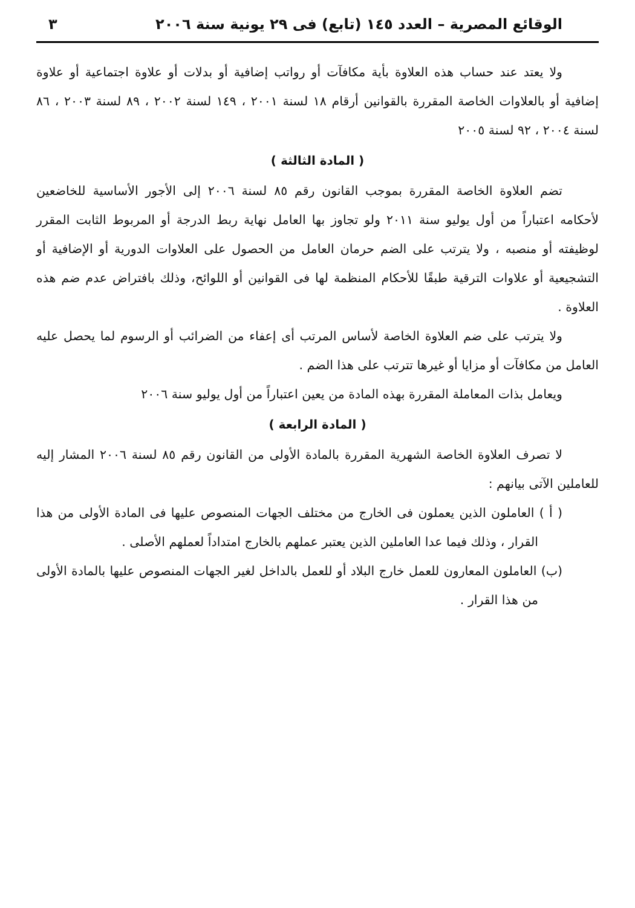الوقائع المصرية – العدد ١٤٥ (تابع) فى ٢٩ يونية سنة ٢٠٠٦ ٣
ولا يعتد عند حساب هذه العلاوة بأية مكافآت أو رواتب إضافية أو بدلات أو علاوة اجتماعية أو علاوة إضافية أو بالعلاوات الخاصة المقررة بالقوانين أرقام ١٨ لسنة ٢٠٠١ ، ١٤٩ لسنة ٢٠٠٢ ، ٨٩ لسنة ٢٠٠٣ ، ٨٦ لسنة ٢٠٠٤ ، ٩٢ لسنة ٢٠٠٥
( المادة الثالثة )
تضم العلاوة الخاصة المقررة بموجب القانون رقم ٨٥ لسنة ٢٠٠٦ إلى الأجور الأساسية للخاضعين لأحكامه اعتباراً من أول يوليو سنة ٢٠١١ ولو تجاوز بها العامل نهاية ربط الدرجة أو المربوط الثابت المقرر لوظيفته أو منصبه ، ولا يترتب على الضم حرمان العامل من الحصول على العلاوات الدورية أو الإضافية أو التشجيعية أو علاوات الترقية طبقًا للأحكام المنظمة لها فى القوانين أو اللوائح، وذلك بافتراض عدم ضم هذه العلاوة .
ولا يترتب على ضم العلاوة الخاصة لأساس المرتب أى إعفاء من الضرائب أو الرسوم لما يحصل عليه العامل من مكافآت أو مزايا أو غيرها تترتب على هذا الضم .
ويعامل بذات المعاملة المقررة بهذه المادة من يعين اعتباراً من أول يوليو سنة ٢٠٠٦
( المادة الرابعة )
لا تصرف العلاوة الخاصة الشهرية المقررة بالمادة الأولى من القانون رقم ٨٥ لسنة ٢٠٠٦ المشار إليه للعاملين الآتى بيانهم :
( أ ) العاملون الذين يعملون فى الخارج من مختلف الجهات المنصوص عليها فى المادة الأولى من هذا القرار ، وذلك فيما عدا العاملين الذين يعتبر عملهم بالخارج امتداداً لعملهم الأصلى .
(ب) العاملون المعارون للعمل خارج البلاد أو للعمل بالداخل لغير الجهات المنصوص عليها بالمادة الأولى من هذا القرار .